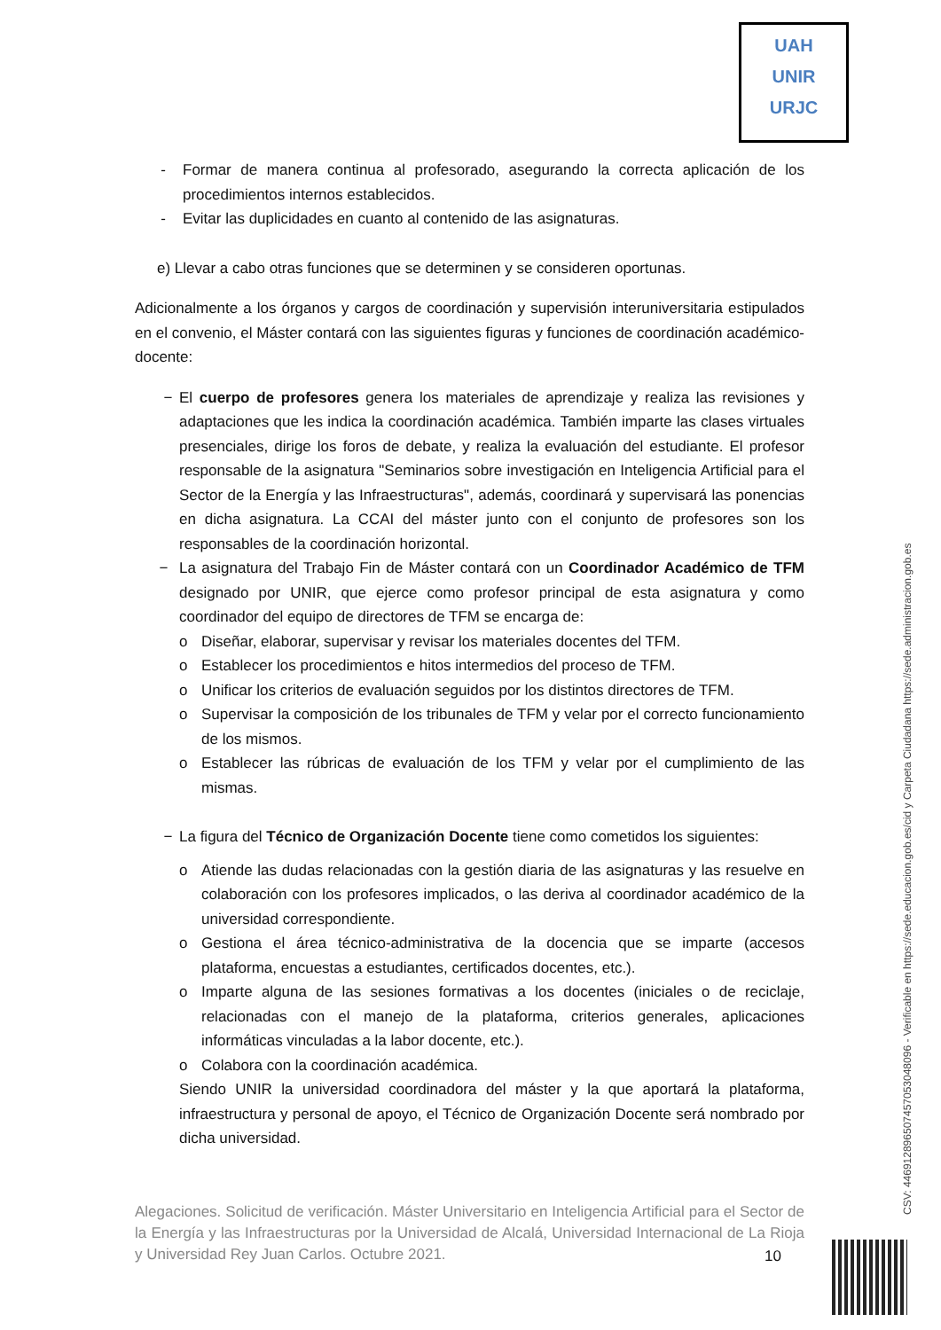UAH
UNIR
URJC
- Formar de manera continua al profesorado, asegurando la correcta aplicación de los procedimientos internos establecidos.
- Evitar las duplicidades en cuanto al contenido de las asignaturas.
e) Llevar a cabo otras funciones que se determinen y se consideren oportunas.
Adicionalmente a los órganos y cargos de coordinación y supervisión interuniversitaria estipulados en el convenio, el Máster contará con las siguientes figuras y funciones de coordinación académico-docente:
− El cuerpo de profesores genera los materiales de aprendizaje y realiza las revisiones y adaptaciones que les indica la coordinación académica. También imparte las clases virtuales presenciales, dirige los foros de debate, y realiza la evaluación del estudiante. El profesor responsable de la asignatura "Seminarios sobre investigación en Inteligencia Artificial para el Sector de la Energía y las Infraestructuras", además, coordinará y supervisará las ponencias en dicha asignatura. La CCAI del máster junto con el conjunto de profesores son los responsables de la coordinación horizontal.
− La asignatura del Trabajo Fin de Máster contará con un Coordinador Académico de TFM designado por UNIR, que ejerce como profesor principal de esta asignatura y como coordinador del equipo de directores de TFM se encarga de:
o Diseñar, elaborar, supervisar y revisar los materiales docentes del TFM.
o Establecer los procedimientos e hitos intermedios del proceso de TFM.
o Unificar los criterios de evaluación seguidos por los distintos directores de TFM.
o Supervisar la composición de los tribunales de TFM y velar por el correcto funcionamiento de los mismos.
o Establecer las rúbricas de evaluación de los TFM y velar por el cumplimiento de las mismas.
− La figura del Técnico de Organización Docente tiene como cometidos los siguientes:
o Atiende las dudas relacionadas con la gestión diaria de las asignaturas y las resuelve en colaboración con los profesores implicados, o las deriva al coordinador académico de la universidad correspondiente.
o Gestiona el área técnico-administrativa de la docencia que se imparte (accesos plataforma, encuestas a estudiantes, certificados docentes, etc.).
o Imparte alguna de las sesiones formativas a los docentes (iniciales o de reciclaje, relacionadas con el manejo de la plataforma, criterios generales, aplicaciones informáticas vinculadas a la labor docente, etc.).
o Colabora con la coordinación académica.
Siendo UNIR la universidad coordinadora del máster y la que aportará la plataforma, infraestructura y personal de apoyo, el Técnico de Organización Docente será nombrado por dicha universidad.
Alegaciones. Solicitud de verificación. Máster Universitario en Inteligencia Artificial para el Sector de la Energía y las Infraestructuras por la Universidad de Alcalá, Universidad Internacional de La Rioja y Universidad Rey Juan Carlos. Octubre 2021.
10
CSV: 446912896507457053048096 - Verificable en https://sede.educacion.gob.es/cid y Carpeta Ciudadana https://sede.administracion.gob.es